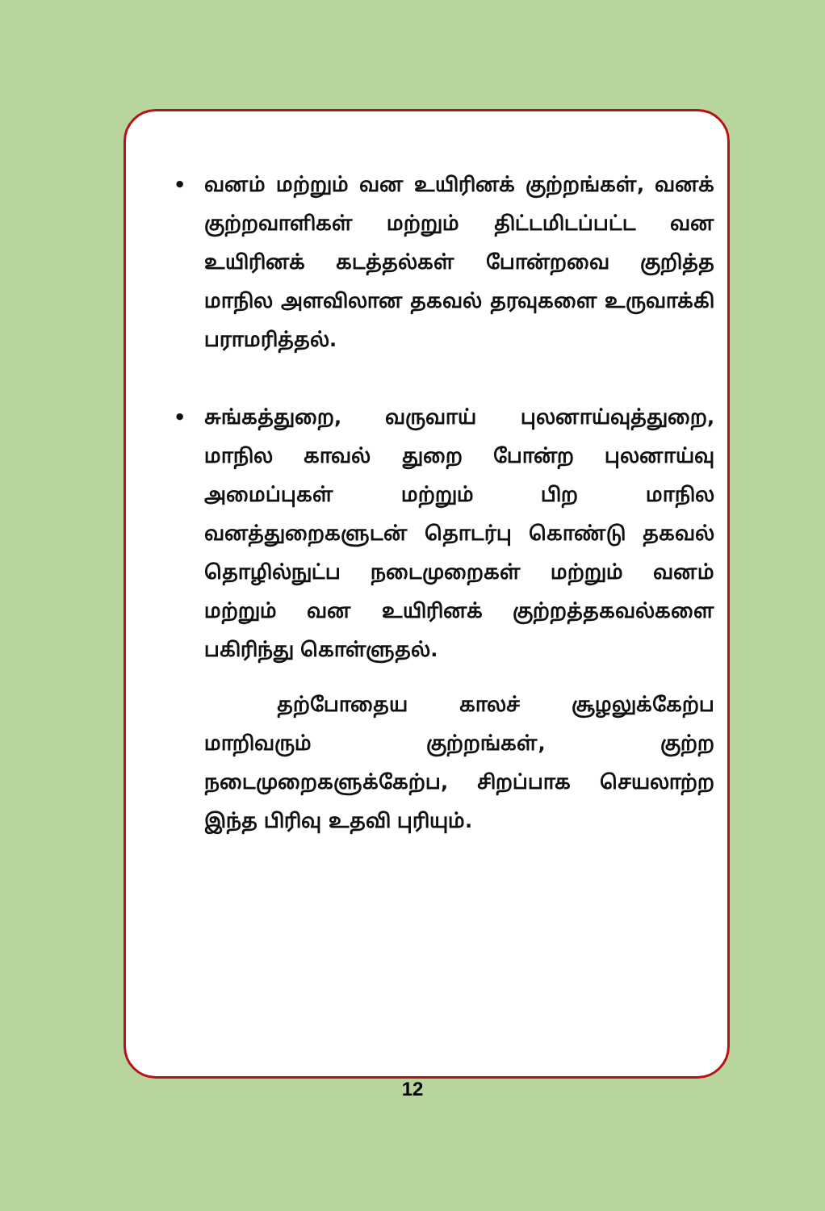• வனம் மற்றும் வன உயிரினக் குற்றங்கள், வனக் குற்றவாளிகள் மற்றும் திட்டமிடப்பட்ட வன உயிரினக் கடத்தல்கள் போன்றவை குறித்த மாநில அளவிலான தகவல் தரவுகளை உருவாக்கி பராமரித்தல்.
• சுங்கத்துறை, வருவாய் புலனாய்வுத்துறை, மாநில காவல் துறை போன்ற புலனாய்வு அமைப்புகள் மற்றும் பிற மாநில வனத்துறைகளுடன் தொடர்பு கொண்டு தகவல் தொழில்நுட்ப நடைமுறைகள் மற்றும் வனம் மற்றும் வன உயிரினக் குற்றத்தகவல்களை பகிரிந்து கொள்ளுதல்.
தற்போதைய காலச் சூழலுக்கேற்ப மாறிவரும் குற்றங்கள், குற்ற நடைமுறைகளுக்கேற்ப, சிறப்பாக செயலாற்ற இந்த பிரிவு உதவி புரியும்.
12